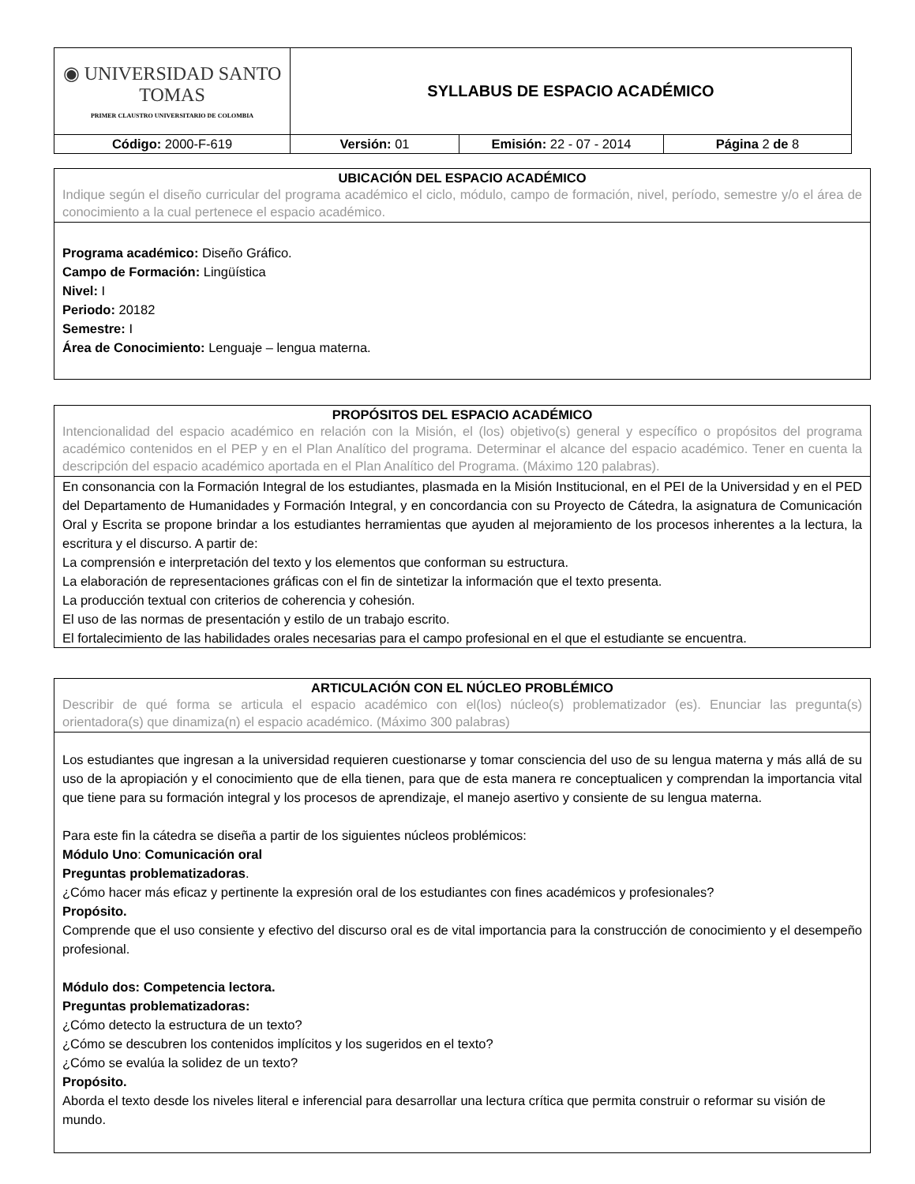| ◉ UNIVERSIDAD SANTO TOMAS PRIMER CLAUSTRO UNIVERSITARIO DE COLOMBIA | SYLLABUS DE ESPACIO ACADÉMICO | | |
| Código: 2000-F-619 | Versión: 01 | Emisión: 22 - 07 - 2014 | Página 2 de 8 |
UBICACIÓN DEL ESPACIO ACADÉMICO
Indique según el diseño curricular del programa académico el ciclo, módulo, campo de formación, nivel, período, semestre y/o el área de conocimiento a la cual pertenece el espacio académico.
Programa académico: Diseño Gráfico.
Campo de Formación: Lingüística
Nivel: I
Periodo: 20182
Semestre: I
Área de Conocimiento: Lenguaje – lengua materna.
PROPÓSITOS DEL ESPACIO ACADÉMICO
Intencionalidad del espacio académico en relación con la Misión, el (los) objetivo(s) general y específico o propósitos del programa académico contenidos en el PEP y en el Plan Analítico del programa. Determinar el alcance del espacio académico. Tener en cuenta la descripción del espacio académico aportada en el Plan Analítico del Programa. (Máximo 120 palabras).
En consonancia con la Formación Integral de los estudiantes, plasmada en la Misión Institucional, en el PEI de la Universidad y en el PED del Departamento de Humanidades y Formación Integral, y en concordancia con su Proyecto de Cátedra, la asignatura de Comunicación Oral y Escrita se propone brindar a los estudiantes herramientas que ayuden al mejoramiento de los procesos inherentes a la lectura, la escritura y el discurso. A partir de:
La comprensión e interpretación del texto y los elementos que conforman su estructura.
La elaboración de representaciones gráficas con el fin de sintetizar la información que el texto presenta.
La producción textual con criterios de coherencia y cohesión.
El uso de las normas de presentación y estilo de un trabajo escrito.
El fortalecimiento de las habilidades orales necesarias para el campo profesional en el que el estudiante se encuentra.
ARTICULACIÓN CON EL NÚCLEO PROBLÉMICO
Describir de qué forma se articula el espacio académico con el(los) núcleo(s) problematizador (es). Enunciar las pregunta(s) orientadora(s) que dinamiza(n) el espacio académico. (Máximo 300 palabras)
Los estudiantes que ingresan a la universidad requieren cuestionarse y tomar consciencia del uso de su lengua materna y más allá de su uso de la apropiación y el conocimiento que de ella tienen, para que de esta manera re conceptualicen y comprendan la importancia vital que tiene para su formación integral y los procesos de aprendizaje, el manejo asertivo y consiente de su lengua materna.
Para este fin la cátedra se diseña a partir de los siguientes núcleos problémicos:
Módulo Uno: Comunicación oral
Preguntas problematizadoras.
¿Cómo hacer más eficaz y pertinente la expresión oral de los estudiantes con fines académicos y profesionales?
Propósito.
Comprende que el uso consiente y efectivo del discurso oral es de vital importancia para la construcción de conocimiento y el desempeño profesional.
Módulo dos: Competencia lectora.
Preguntas problematizadoras:
¿Cómo detecto la estructura de un texto?
¿Cómo se descubren los contenidos implícitos y los sugeridos en el texto?
¿Cómo se evalúa la solidez de un texto?
Propósito.
Aborda el texto desde los niveles literal e inferencial para desarrollar una lectura crítica que permita construir o reformar su visión de mundo.